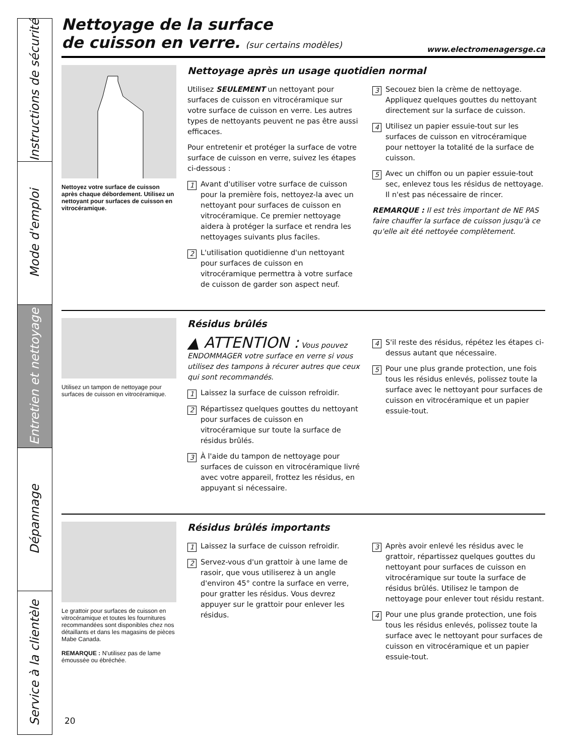Instructions de sécurité
Mode d'emploi
Entretien et nettoyage
Dépannage
Service à la clientèle
Nettoyage de la surface
de cuisson en verre. (sur certains modèles)
www.electromenagersge.ca
Nettoyez votre surface de cuisson après chaque débordement. Utilisez un nettoyant pour surfaces de cuisson en vitrocéramique.
Nettoyage après un usage quotidien normal
Utilisez SEULEMENT un nettoyant pour surfaces de cuisson en vitrocéramique sur votre surface de cuisson en verre. Les autres types de nettoyants peuvent ne pas être aussi efficaces.
Pour entretenir et protéger la surface de votre surface de cuisson en verre, suivez les étapes ci-dessous :
1 Avant d'utiliser votre surface de cuisson pour la première fois, nettoyez-la avec un nettoyant pour surfaces de cuisson en vitrocéramique. Ce premier nettoyage aidera à protéger la surface et rendra les nettoyages suivants plus faciles.
2 L'utilisation quotidienne d'un nettoyant pour surfaces de cuisson en vitrocéramique permettra à votre surface de cuisson de garder son aspect neuf.
3 Secouez bien la crème de nettoyage. Appliquez quelques gouttes du nettoyant directement sur la surface de cuisson.
4 Utilisez un papier essuie-tout sur les surfaces de cuisson en vitrocéramique pour nettoyer la totalité de la surface de cuisson.
5 Avec un chiffon ou un papier essuie-tout sec, enlevez tous les résidus de nettoyage. Il n'est pas nécessaire de rincer.
REMARQUE : Il est très important de NE PAS faire chauffer la surface de cuisson jusqu'à ce qu'elle ait été nettoyée complètement.
Utilisez un tampon de nettoyage pour surfaces de cuisson en vitrocéramique.
Résidus brûlés
▲ ATTENTION : Vous pouvez ENDOMMAGER votre surface en verre si vous utilisez des tampons à récurer autres que ceux qui sont recommandés.
1 Laissez la surface de cuisson refroidir.
2 Répartissez quelques gouttes du nettoyant pour surfaces de cuisson en vitrocéramique sur toute la surface de résidus brûlés.
3 À l'aide du tampon de nettoyage pour surfaces de cuisson en vitrocéramique livré avec votre appareil, frottez les résidus, en appuyant si nécessaire.
4 S'il reste des résidus, répétez les étapes ci-dessus autant que nécessaire.
5 Pour une plus grande protection, une fois tous les résidus enlevés, polissez toute la surface avec le nettoyant pour surfaces de cuisson en vitrocéramique et un papier essuie-tout.
Le grattoir pour surfaces de cuisson en vitrocéramique et toutes les fournitures recommandées sont disponibles chez nos détaillants et dans les magasins de pièces Mabe Canada.
REMARQUE : N'utilisez pas de lame émoussée ou ébréchée.
Résidus brûlés importants
1 Laissez la surface de cuisson refroidir.
2 Servez-vous d'un grattoir à une lame de rasoir, que vous utiliserez à un angle d'environ 45° contre la surface en verre, pour gratter les résidus. Vous devrez appuyer sur le grattoir pour enlever les résidus.
3 Après avoir enlevé les résidus avec le grattoir, répartissez quelques gouttes du nettoyant pour surfaces de cuisson en vitrocéramique sur toute la surface de résidus brûlés. Utilisez le tampon de nettoyage pour enlever tout résidu restant.
4 Pour une plus grande protection, une fois tous les résidus enlevés, polissez toute la surface avec le nettoyant pour surfaces de cuisson en vitrocéramique et un papier essuie-tout.
20